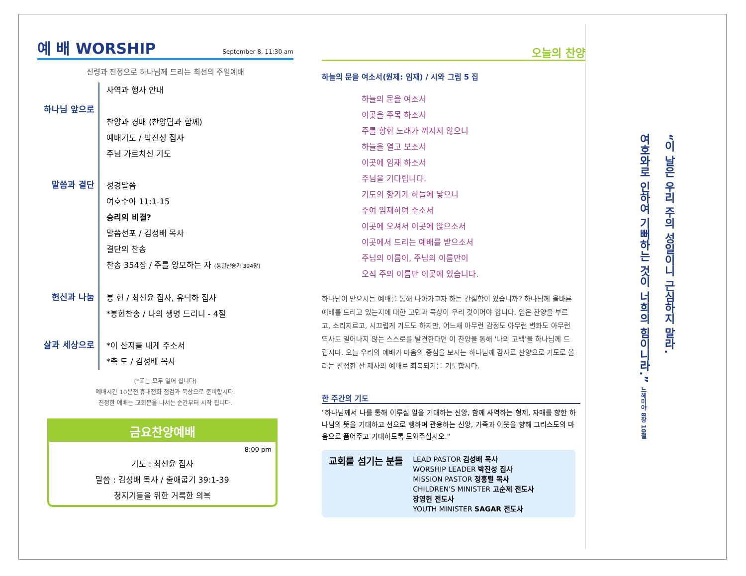예 배 WORSHIP September 8, 11:30 am
신령과 진정으로 하나님께 드리는 최선의 주일예배
하나님 앞으로
사역과 행사 안내
찬양과 경배 (찬양팀과 함께)
예배기도 / 박진성 집사
주님 가르치신 기도
말씀과 결단
성경말씀
여호수아 11:1-15
승리의 비결?
말씀선포 / 김성배 목사
결단의 찬송
찬송 354장 / 주를 앙모하는 자 (통일찬송가 394장)
헌신과 나눔
봉 헌 / 최선윤 집사, 유덕하 집사
*봉헌찬송 / 나의 생명 드리니 - 4절
삶과 세상으로
*이 산지를 내게 주소서
*축 도 / 김성배 목사
(*표는 모두 일어 섭니다)
예배시간 10분전 휴대전화 점검과 묵상으로 준비합시다.
진정한 예배는 교회문을 나서는 순간부터 시작 됩니다.
금요찬양예배
8:00 pm
기도 : 최선윤 집사
말씀 : 김성배 목사 / 출애굽기 39:1-39
청지기들을 위한 거룩한 의복
오늘의 찬양
하늘의 문을 여소서(원제: 임재) / 시와 그림 5 집
하늘의 문을 여소서
이곳을 주목 하소서
주를 향한 노래가 꺼지지 않으니
하늘을 열고 보소서
이곳에 임재 하소서
주님을 기다립니다.
기도의 향기가 하늘에 닿으니
주여 임재하여 주소서
이곳에 오셔서 이곳에 앉으소서
이곳에서 드리는 예배를 받으소서
주님의 이름이, 주님의 이름만이
오직 주의 이름만 이곳에 있습니다.
하나님이 받으시는 예배를 통해 나아가고자 하는 간절함이 있습니까? 하나님께 올바른 예배를 드리고 있는지에 대한 고민과 묵상이 우리 것이어야 합니다. 입은 찬양을 부르고, 소리지르고, 시끄럽게 기도도 하지만, 어느새 아무런 감정도 아무런 변화도 아무런 역사도 일어나지 않는 스스로를 발견한다면 이 찬양을 통해 '나의 고백'을 하나님께 드립시다. 오늘 우리의 예배가 마음의 중심을 보시는 하나님께 감사로 찬양으로 기도로 올리는 진정한 산 제사의 예배로 회복되기를 기도합시다.
한 주간의 기도
"하나님께서 나를 통해 이루실 일을 기대하는 신앙, 함께 사역하는 형제, 자매를 향한 하나님의 뜻을 기대하고 선으로 행하며 관용하는 신앙, 가족과 이웃을 향해 그리스도의 마음으로 품어주고 기대하도록 도와주십시오."
교회를 섬기는 분들
LEAD PASTOR 김성배 목사
WORSHIP LEADER 박진성 집사
MISSION PASTOR 정홍렬 목사
CHILDREN'S MINISTER 고순제 전도사
장영헌 전도사
YOUTH MINISTER SAGAR 전도사
“이 날은 우리 주의 성일이니 근심하지 말라.
여호와로 인하여 기뻐하는 것이 너희의 힘이니라.” 느헤미야 8장 10절